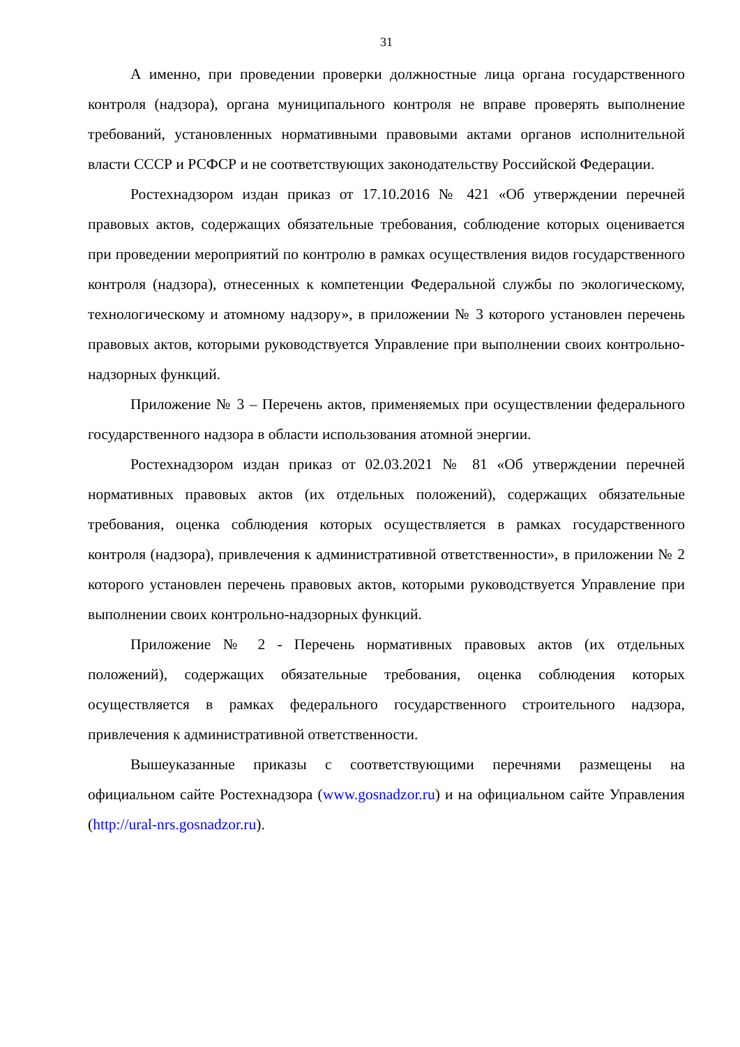31
А именно, при проведении проверки должностные лица органа государственного контроля (надзора), органа муниципального контроля не вправе проверять выполнение требований, установленных нормативными правовыми актами органов исполнительной власти СССР и РСФСР и не соответствующих законодательству Российской Федерации.
Ростехнадзором издан приказ от 17.10.2016 № 421 «Об утверждении перечней правовых актов, содержащих обязательные требования, соблюдение которых оценивается при проведении мероприятий по контролю в рамках осуществления видов государственного контроля (надзора), отнесенных к компетенции Федеральной службы по экологическому, технологическому и атомному надзору», в приложении № 3 которого установлен перечень правовых актов, которыми руководствуется Управление при выполнении своих контрольно-надзорных функций.
Приложение № 3 – Перечень актов, применяемых при осуществлении федерального государственного надзора в области использования атомной энергии.
Ростехнадзором издан приказ от 02.03.2021 № 81 «Об утверждении перечней нормативных правовых актов (их отдельных положений), содержащих обязательные требования, оценка соблюдения которых осуществляется в рамках государственного контроля (надзора), привлечения к административной ответственности», в приложении № 2 которого установлен перечень правовых актов, которыми руководствуется Управление при выполнении своих контрольно-надзорных функций.
Приложение № 2 - Перечень нормативных правовых актов (их отдельных положений), содержащих обязательные требования, оценка соблюдения которых осуществляется в рамках федерального государственного строительного надзора, привлечения к административной ответственности.
Вышеуказанные приказы с соответствующими перечнями размещены на официальном сайте Ростехнадзора (www.gosnadzor.ru) и на официальном сайте Управления (http://ural-nrs.gosnadzor.ru).